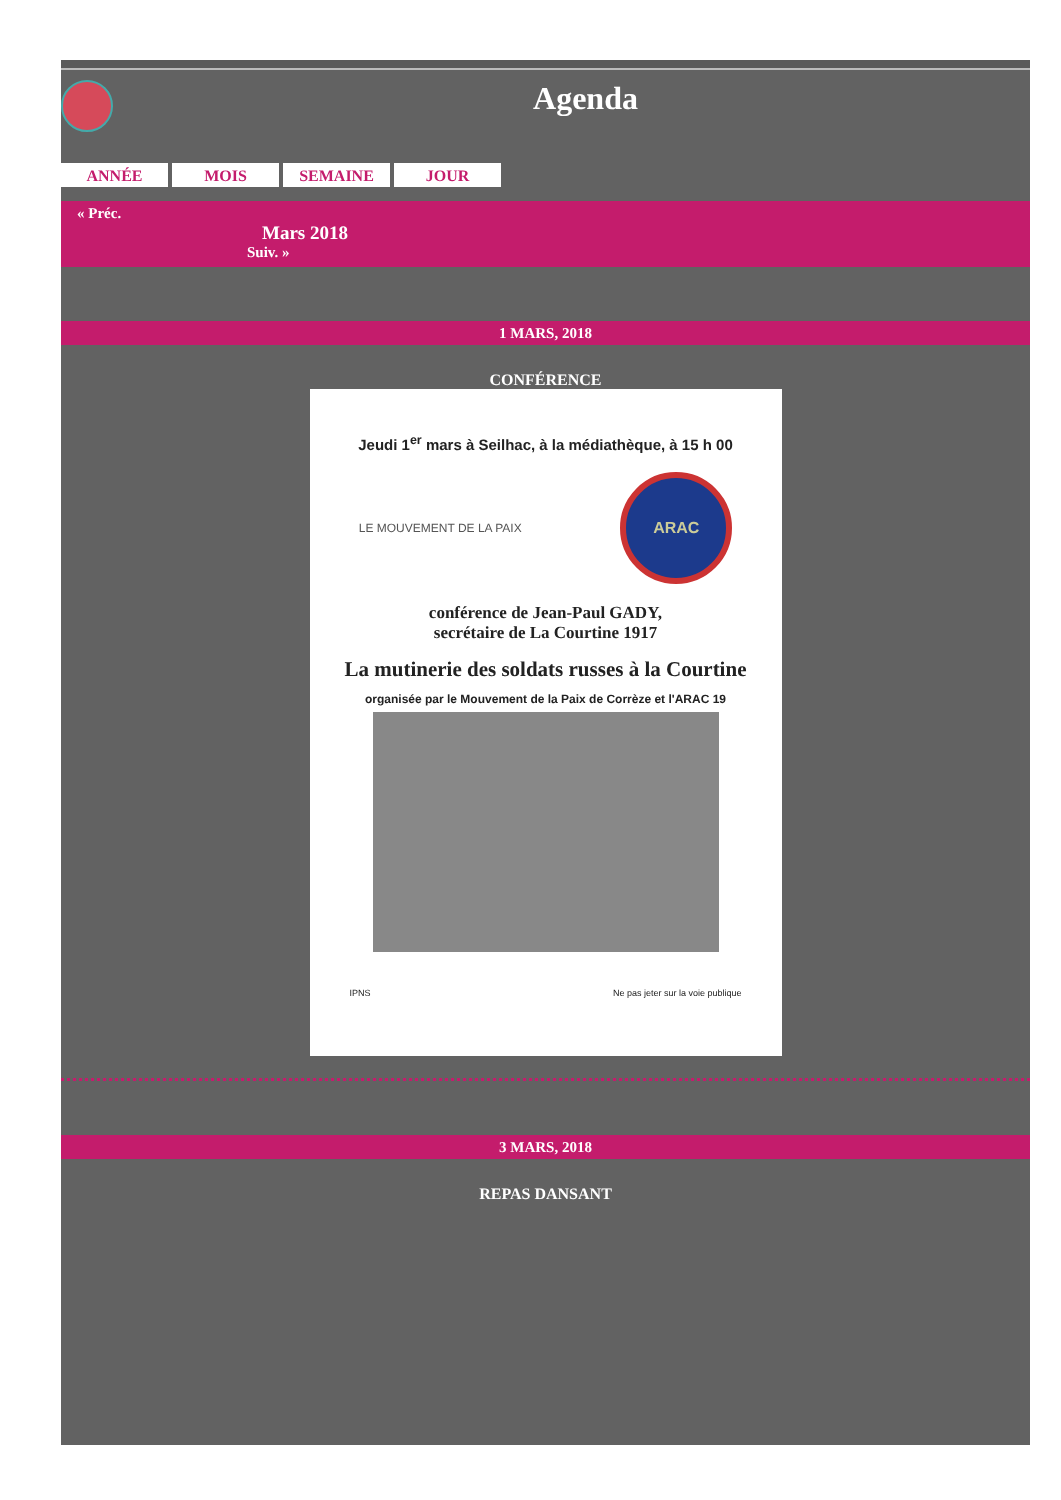Agenda
ANNÉE MOIS SEMAINE JOUR
« Préc.
Mars 2018
Suiv. »
1 MARS, 2018
CONFÉRENCE
Jeudi 1<sup>er</sup> mars à Seilhac, à la médiathèque, à 15 h 00
LE MOUVEMENT DE LA PAIX
ARAC
conférence de Jean-Paul GADY,
secrétaire de La Courtine 1917
La mutinerie des soldats russes à la Courtine
organisée par le Mouvement de la Paix de Corrèze et l'ARAC 19
IPNS Ne pas jeter sur la voie publique
3 MARS, 2018
REPAS DANSANT